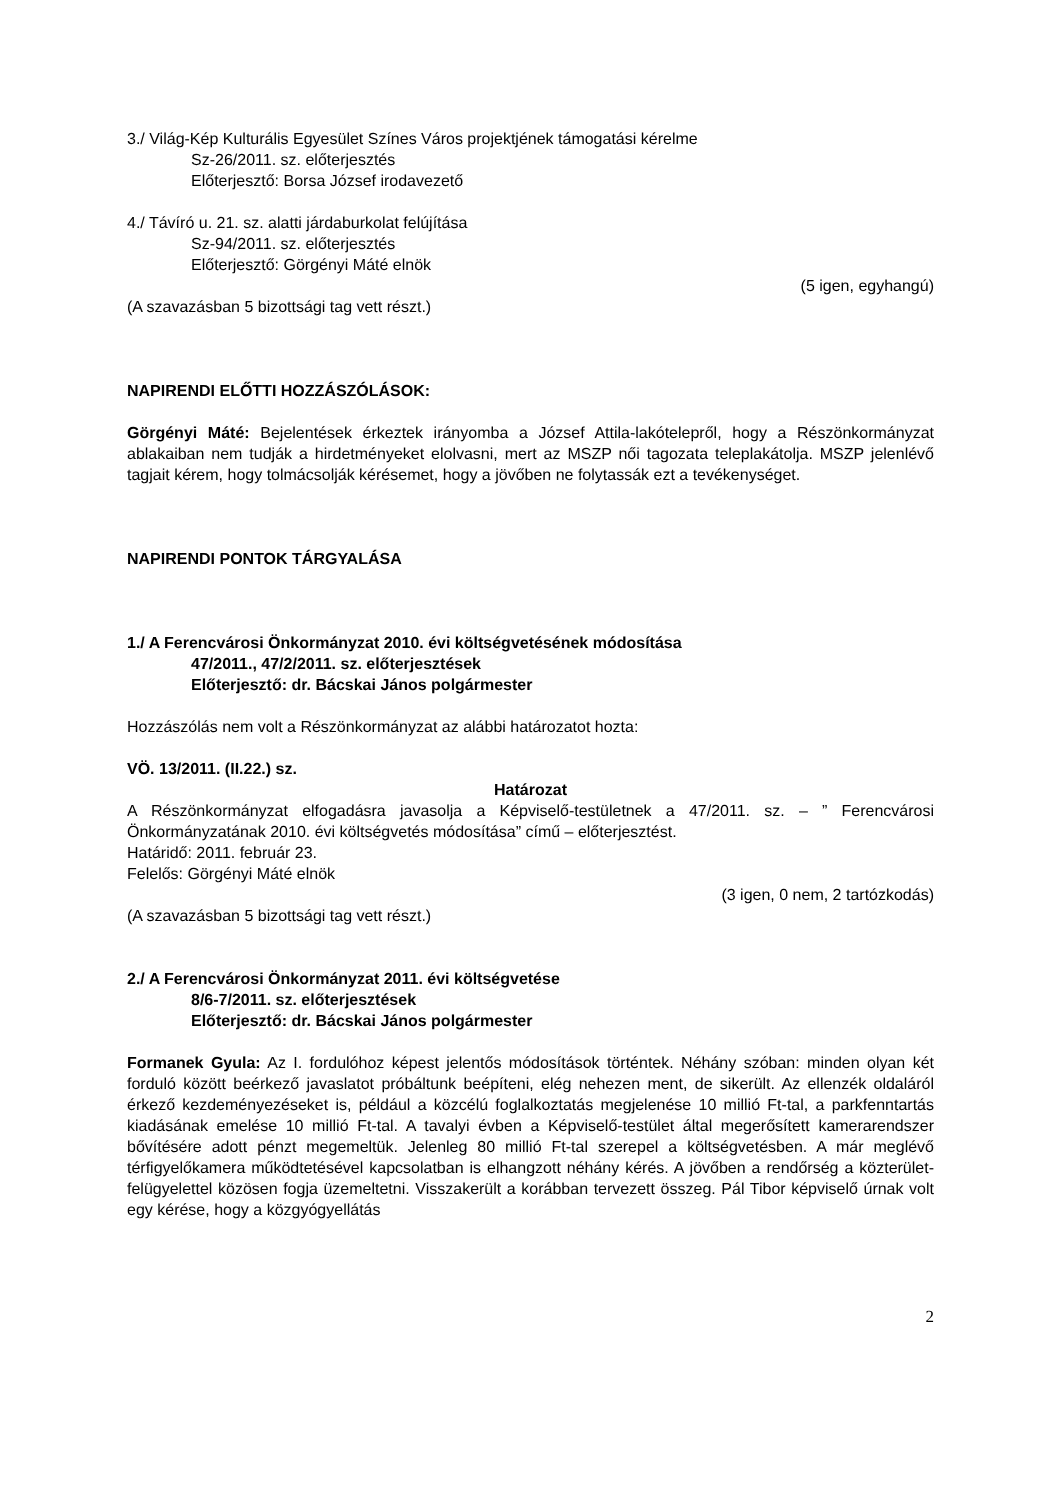3./ Világ-Kép Kulturális Egyesület Színes Város projektjének támogatási kérelme
Sz-26/2011. sz. előterjesztés
Előterjesztő: Borsa József irodavezető
4./ Távíró u. 21. sz. alatti járdaburkolat felújítása
Sz-94/2011. sz. előterjesztés
Előterjesztő: Görgényi Máté elnök
(5 igen, egyhangú)
(A szavazásban 5 bizottsági tag vett részt.)
NAPIRENDI ELŐTTI HOZZÁSZÓLÁSOK:
Görgényi Máté: Bejelentések érkeztek irányomba a József Attila-lakótelepről, hogy a Részönkormányzat ablakaiban nem tudják a hirdetményeket elolvasni, mert az MSZP női tagozata teleplakátolja. MSZP jelenlévő tagjait kérem, hogy tolmácsolják kérésemet, hogy a jövőben ne folytassák ezt a tevékenységet.
NAPIRENDI PONTOK TÁRGYALÁSA
1./ A Ferencvárosi Önkormányzat 2010. évi költségvetésének módosítása
47/2011., 47/2/2011. sz. előterjesztések
Előterjesztő: dr. Bácskai János polgármester
Hozzászólás nem volt a Részönkormányzat az alábbi határozatot hozta:
VÖ. 13/2011. (II.22.) sz.
Határozat
A Részönkormányzat elfogadásra javasolja a Képviselő-testületnek a 47/2011. sz. – ” Ferencvárosi Önkormányzatának 2010. évi költségvetés módosítása” című – előterjesztést.
Határidő: 2011. február 23.
Felelős: Görgényi Máté elnök
(3 igen, 0 nem, 2 tartózkodás)
(A szavazásban 5 bizottsági tag vett részt.)
2./ A Ferencvárosi Önkormányzat 2011. évi költségvetése
8/6-7/2011. sz. előterjesztések
Előterjesztő: dr. Bácskai János polgármester
Formanek Gyula: Az I. fordulóhoz képest jelentős módosítások történtek. Néhány szóban: minden olyan két forduló között beérkező javaslatot próbáltunk beépíteni, elég nehezen ment, de sikerült. Az ellenzék oldaláról érkező kezdeményezéseket is, például a közcélú foglalkoztatás megjelenése 10 millió Ft-tal, a parkfenntartás kiadásának emelése 10 millió Ft-tal. A tavalyi évben a Képviselő-testület által megerősített kamerarendszer bővítésére adott pénzt megemeltük. Jelenleg 80 millió Ft-tal szerepel a költségvetésben. A már meglévő térfigyelőkamera működtetésével kapcsolatban is elhangzott néhány kérés. A jövőben a rendőrség a közterület-felügyelettel közösen fogja üzemeltetni. Visszakerült a korábban tervezett összeg. Pál Tibor képviselő úrnak volt egy kérése, hogy a közgyógyellátás
2